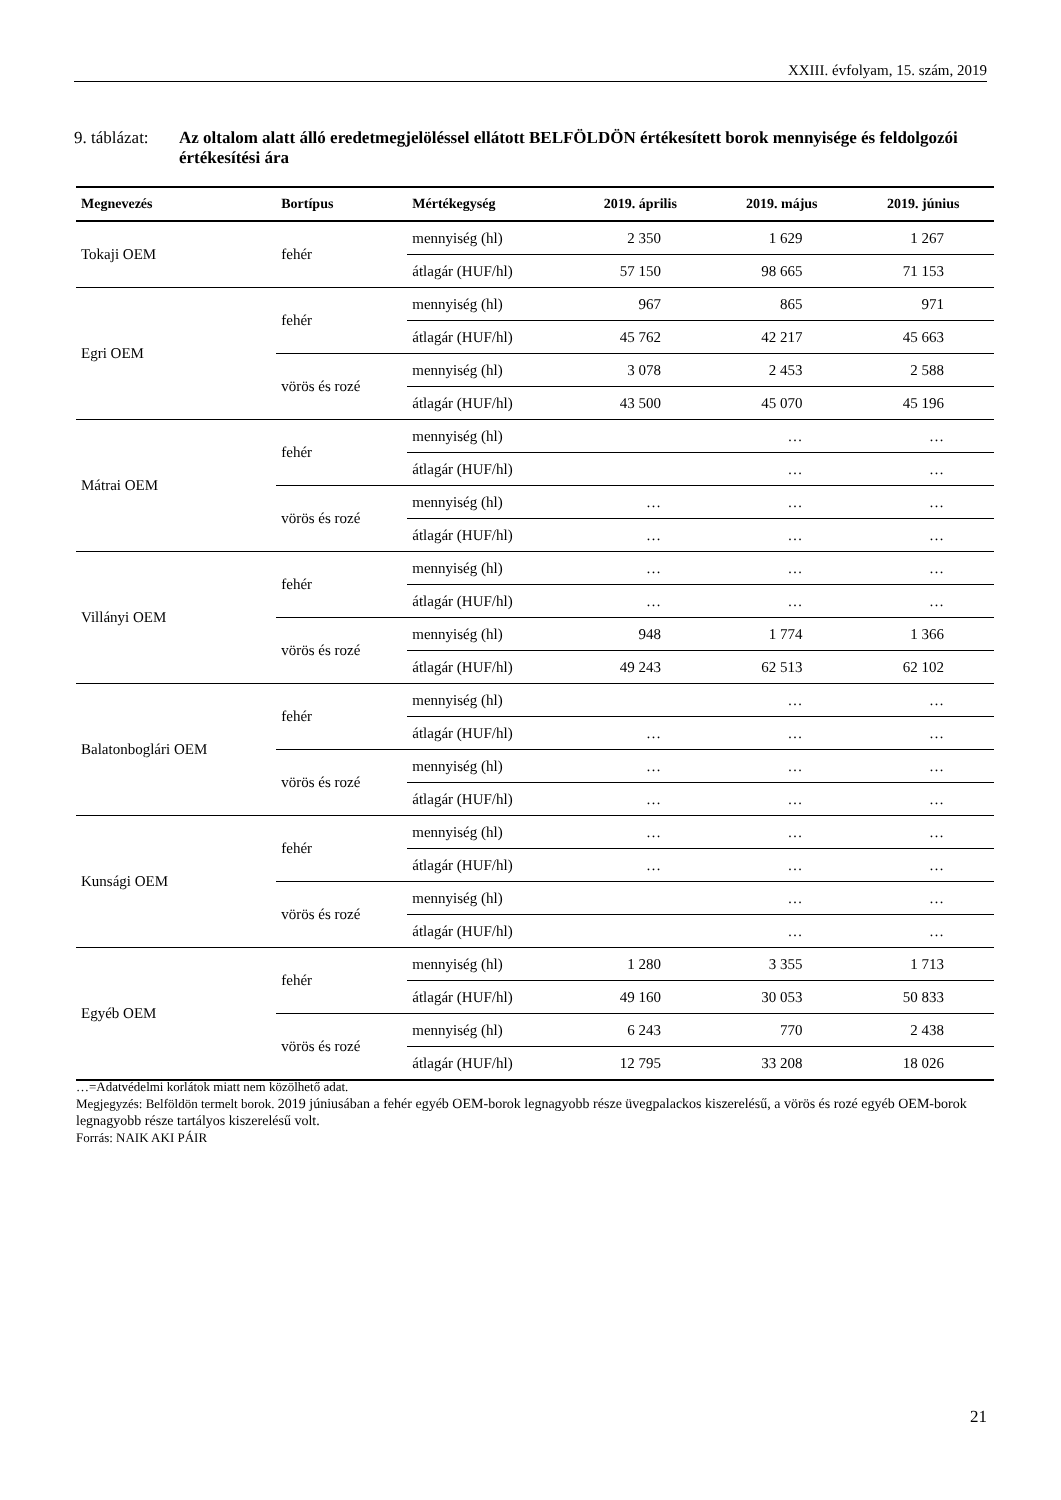XXIII. évfolyam, 15. szám, 2019
9. táblázat:
Az oltalom alatt álló eredetmegjelöléssel ellátott BELFÖLDÖN értékesített borok mennyisége és feldolgozói értékesítési ára
| Megnevezés | Bortípus | Mértékegység | 2019. április | 2019. május | 2019. június |
| --- | --- | --- | --- | --- | --- |
| Tokaji OEM | fehér | mennyiség (hl) | 2 350 | 1 629 | 1 267 |
| | | átlagár (HUF/hl) | 57 150 | 98 665 | 71 153 |
| Egri OEM | fehér | mennyiség (hl) | 967 | 865 | 971 |
| | | átlagár (HUF/hl) | 45 762 | 42 217 | 45 663 |
| | vörös és rozé | mennyiség (hl) | 3 078 | 2 453 | 2 588 |
| | | átlagár (HUF/hl) | 43 500 | 45 070 | 45 196 |
| Mátrai OEM | fehér | mennyiség (hl) | | … | … |
| | | átlagár (HUF/hl) | | … | … |
| | vörös és rozé | mennyiség (hl) | … | … | … |
| | | átlagár (HUF/hl) | … | … | … |
| Villányi OEM | fehér | mennyiség (hl) | … | … | … |
| | | átlagár (HUF/hl) | … | … | … |
| | vörös és rozé | mennyiség (hl) | 948 | 1 774 | 1 366 |
| | | átlagár (HUF/hl) | 49 243 | 62 513 | 62 102 |
| Balatonboglári OEM | fehér | mennyiség (hl) | | … | … |
| | | átlagár (HUF/hl) | … | … | … |
| | vörös és rozé | mennyiség (hl) | … | … | … |
| | | átlagár (HUF/hl) | … | … | … |
| Kunsági OEM | fehér | mennyiség (hl) | … | … | … |
| | | átlagár (HUF/hl) | … | … | … |
| | vörös és rozé | mennyiség (hl) | | … | … |
| | | átlagár (HUF/hl) | | … | … |
| Egyéb OEM | fehér | mennyiség (hl) | 1 280 | 3 355 | 1 713 |
| | | átlagár (HUF/hl) | 49 160 | 30 053 | 50 833 |
| | vörös és rozé | mennyiség (hl) | 6 243 | 770 | 2 438 |
| | | átlagár (HUF/hl) | 12 795 | 33 208 | 18 026 |
…=Adatvédelmi korlátok miatt nem közölhető adat.
Megjegyzés: Belföldön termelt borok. 2019 júniusában a fehér egyéb OEM-borok legnagyobb része üvegpalackos kiszerelésű, a vörös és rozé egyéb OEM-borok legnagyobb része tartályos kiszerelésű volt.
Forrás: NAIK AKI PÁIR
21